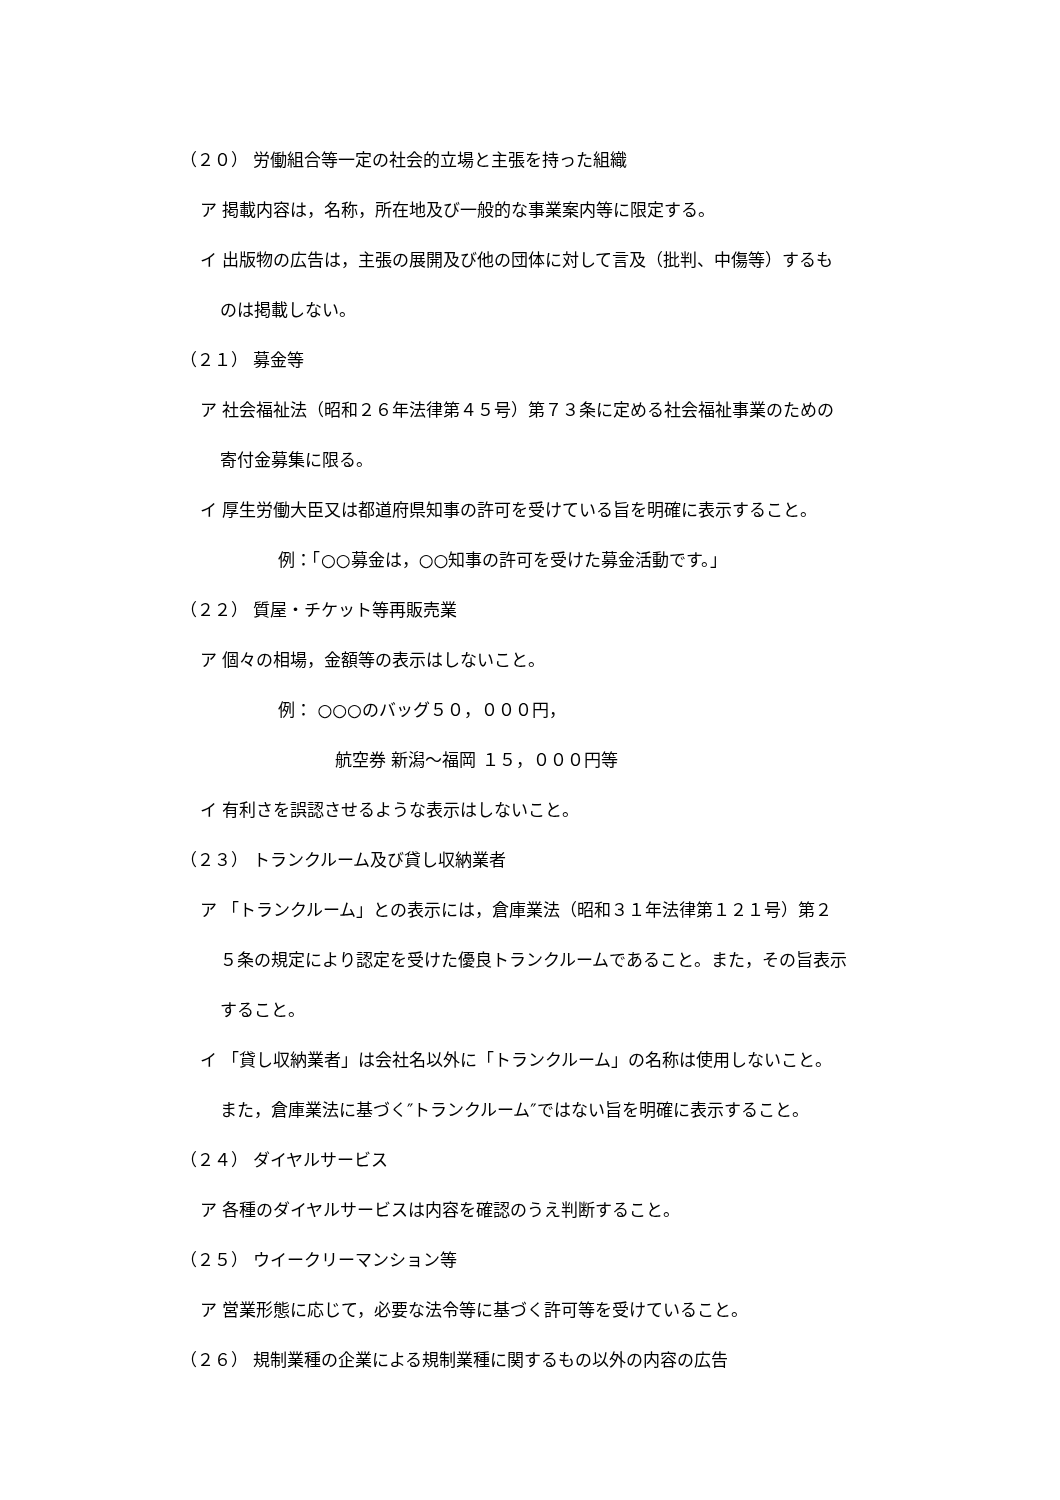（２０） 労働組合等一定の社会的立場と主張を持った組織
ア 掲載内容は，名称，所在地及び一般的な事業案内等に限定する。
イ 出版物の広告は，主張の展開及び他の団体に対して言及（批判、中傷等）するも
のは掲載しない。
（２１） 募金等
ア 社会福祉法（昭和２６年法律第４５号）第７３条に定める社会福祉事業のための
寄付金募集に限る。
イ 厚生労働大臣又は都道府県知事の許可を受けている旨を明確に表示すること。
例：「○○募金は，○○知事の許可を受けた募金活動です。」
（２２） 質屋・チケット等再販売業
ア 個々の相場，金額等の表示はしないこと。
例： ○○○のバッグ５０，０００円，
航空券 新潟～福岡 １５，０００円等
イ 有利さを誤認させるような表示はしないこと。
（２３） トランクルーム及び貸し収納業者
ア 「トランクルーム」との表示には，倉庫業法（昭和３１年法律第１２１号）第２
５条の規定により認定を受けた優良トランクルームであること。また，その旨表示
すること。
イ 「貸し収納業者」は会社名以外に「トランクルーム」の名称は使用しないこと。
また，倉庫業法に基づく″トランクルーム″ではない旨を明確に表示すること。
（２４） ダイヤルサービス
ア 各種のダイヤルサービスは内容を確認のうえ判断すること。
（２５） ウイークリーマンション等
ア 営業形態に応じて，必要な法令等に基づく許可等を受けていること。
（２６） 規制業種の企業による規制業種に関するもの以外の内容の広告